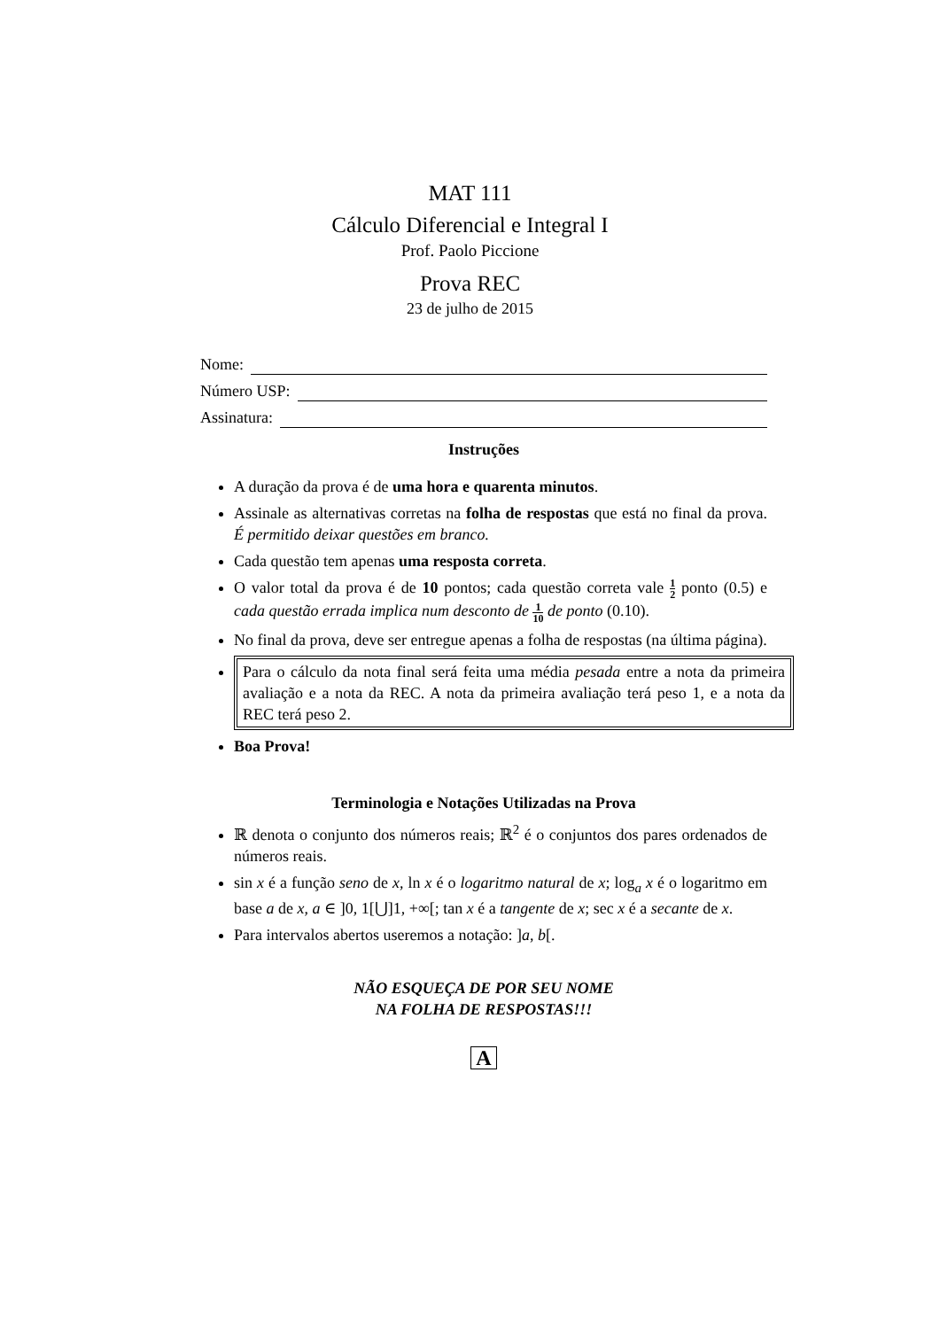MAT 111
Cálculo Diferencial e Integral I
Prof. Paolo Piccione
Prova REC
23 de julho de 2015
Nome:
Número USP:
Assinatura:
Instruções
A duração da prova é de uma hora e quarenta minutos.
Assinale as alternativas corretas na folha de respostas que está no final da prova. É permitido deixar questões em branco.
Cada questão tem apenas uma resposta correta.
O valor total da prova é de 10 pontos; cada questão correta vale 1 2 ponto (0.5) e cada questão errada implica num desconto de 1 10 de ponto (0.10).
No final da prova, deve ser entregue apenas a folha de respostas (na última página).
Para o cálculo da nota final será feita uma média pesada entre a nota da primeira avaliação e a nota da REC. A nota da primeira avaliação terá peso 1, e a nota da REC terá peso 2.
Boa Prova!
Terminologia e Notações Utilizadas na Prova
ℝ denota o conjunto dos números reais; ℝ<sup>2</sup> é o conjuntos dos pares ordenados de números reais.
sin x é a função seno de x, ln x é o logaritmo natural de x; log<sub>a</sub> x é o logaritmo em base a de x, a ∈ ]0, 1[⋃]1, +∞[; tan x é a tangente de x; sec x é a secante de x.
Para intervalos abertos useremos a notação: ]a, b[.
NÃO ESQUEÇA DE POR SEU NOME
NA FOLHA DE RESPOSTAS!!!
A